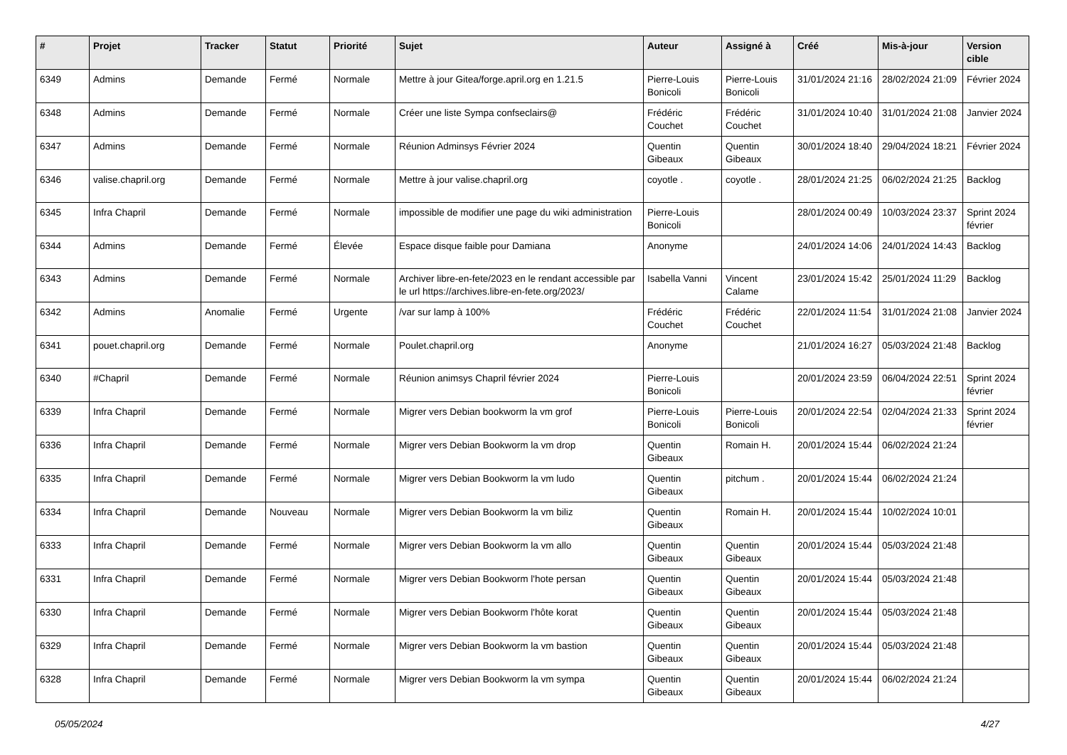| # | Projet | Tracker | Statut | Priorité | Sujet | Auteur | Assigné à | Créé | Mis-à-jour | Version cible |
| --- | --- | --- | --- | --- | --- | --- | --- | --- | --- | --- |
| 6349 | Admins | Demande | Fermé | Normale | Mettre à jour Gitea/forge.april.org en 1.21.5 | Pierre-Louis Bonicoli | Pierre-Louis Bonicoli | 31/01/2024 21:16 | 28/02/2024 21:09 | Février 2024 |
| 6348 | Admins | Demande | Fermé | Normale | Créer une liste Sympa confseclairs@ | Frédéric Couchet | Frédéric Couchet | 31/01/2024 10:40 | 31/01/2024 21:08 | Janvier 2024 |
| 6347 | Admins | Demande | Fermé | Normale | Réunion Adminsys Février 2024 | Quentin Gibeaux | Quentin Gibeaux | 30/01/2024 18:40 | 29/04/2024 18:21 | Février 2024 |
| 6346 | valise.chapril.org | Demande | Fermé | Normale | Mettre à jour valise.chapril.org | coyotle . | coyotle . | 28/01/2024 21:25 | 06/02/2024 21:25 | Backlog |
| 6345 | Infra Chapril | Demande | Fermé | Normale | impossible de modifier une page du wiki administration | Pierre-Louis Bonicoli | | 28/01/2024 00:49 | 10/03/2024 23:37 | Sprint 2024 février |
| 6344 | Admins | Demande | Fermé | Élevée | Espace disque faible pour Damiana | Anonyme | | 24/01/2024 14:06 | 24/01/2024 14:43 | Backlog |
| 6343 | Admins | Demande | Fermé | Normale | Archiver libre-en-fete/2023 en le rendant accessible par le url https://archives.libre-en-fete.org/2023/ | Isabella Vanni | Vincent Calame | 23/01/2024 15:42 | 25/01/2024 11:29 | Backlog |
| 6342 | Admins | Anomalie | Fermé | Urgente | /var sur lamp à 100% | Frédéric Couchet | Frédéric Couchet | 22/01/2024 11:54 | 31/01/2024 21:08 | Janvier 2024 |
| 6341 | pouet.chapril.org | Demande | Fermé | Normale | Poulet.chapril.org | Anonyme | | 21/01/2024 16:27 | 05/03/2024 21:48 | Backlog |
| 6340 | #Chapril | Demande | Fermé | Normale | Réunion animsys Chapril février 2024 | Pierre-Louis Bonicoli | | 20/01/2024 23:59 | 06/04/2024 22:51 | Sprint 2024 février |
| 6339 | Infra Chapril | Demande | Fermé | Normale | Migrer vers Debian bookworm la vm grof | Pierre-Louis Bonicoli | Pierre-Louis Bonicoli | 20/01/2024 22:54 | 02/04/2024 21:33 | Sprint 2024 février |
| 6336 | Infra Chapril | Demande | Fermé | Normale | Migrer vers Debian Bookworm la vm drop | Quentin Gibeaux | Romain H. | 20/01/2024 15:44 | 06/02/2024 21:24 | |
| 6335 | Infra Chapril | Demande | Fermé | Normale | Migrer vers Debian Bookworm la vm ludo | Quentin Gibeaux | pitchum . | 20/01/2024 15:44 | 06/02/2024 21:24 | |
| 6334 | Infra Chapril | Demande | Nouveau | Normale | Migrer vers Debian Bookworm la vm biliz | Quentin Gibeaux | Romain H. | 20/01/2024 15:44 | 10/02/2024 10:01 | |
| 6333 | Infra Chapril | Demande | Fermé | Normale | Migrer vers Debian Bookworm la vm allo | Quentin Gibeaux | Quentin Gibeaux | 20/01/2024 15:44 | 05/03/2024 21:48 | |
| 6331 | Infra Chapril | Demande | Fermé | Normale | Migrer vers Debian Bookworm l'hote persan | Quentin Gibeaux | Quentin Gibeaux | 20/01/2024 15:44 | 05/03/2024 21:48 | |
| 6330 | Infra Chapril | Demande | Fermé | Normale | Migrer vers Debian Bookworm l'hôte korat | Quentin Gibeaux | Quentin Gibeaux | 20/01/2024 15:44 | 05/03/2024 21:48 | |
| 6329 | Infra Chapril | Demande | Fermé | Normale | Migrer vers Debian Bookworm la vm bastion | Quentin Gibeaux | Quentin Gibeaux | 20/01/2024 15:44 | 05/03/2024 21:48 | |
| 6328 | Infra Chapril | Demande | Fermé | Normale | Migrer vers Debian Bookworm la vm sympa | Quentin Gibeaux | Quentin Gibeaux | 20/01/2024 15:44 | 06/02/2024 21:24 | |
05/05/2024 4/27